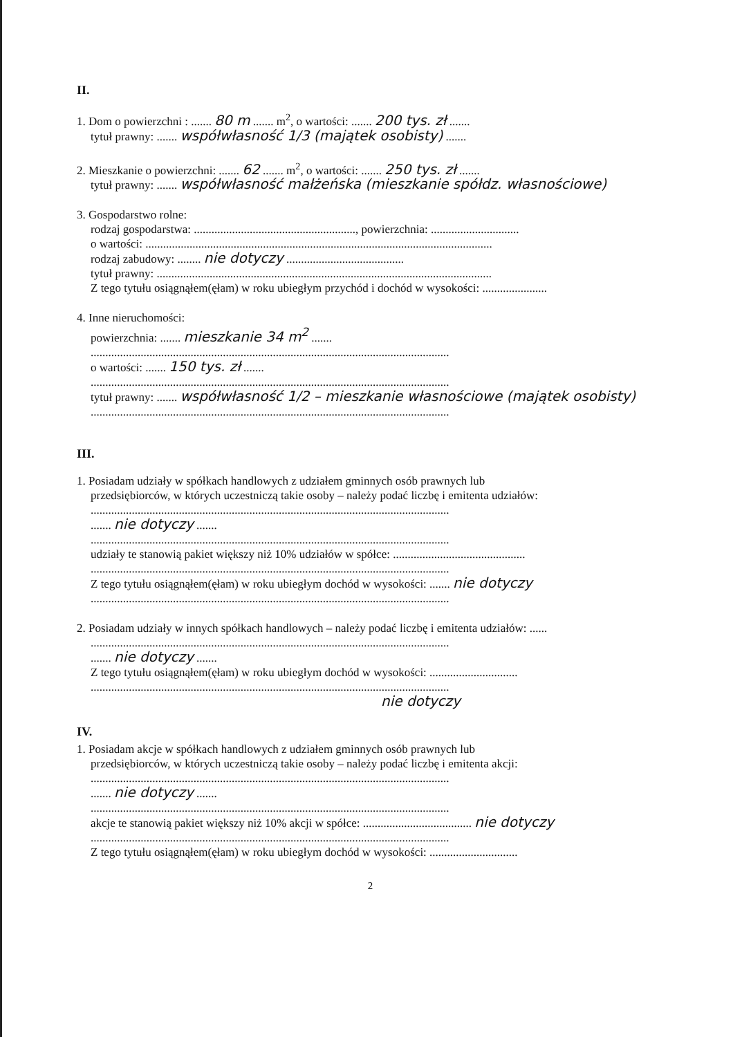II.
1. Dom o powierzchni : ....... 80 m ....... m<sup>2</sup>, o wartości: ....... 200 tys. zł .......
tytuł prawny: ....... współwłasność 1/3 (majątek osobisty) .......
2. Mieszkanie o powierzchni: ....... 62 ....... m<sup>2</sup>, o wartości: ....... 250 tys. zł .......
tytuł prawny: ....... współwłasność małżeńska (mieszkanie spółdz. własnościowe)
3. Gospodarstwo rolne:
rodzaj gospodarstwa: ......................................................., powierzchnia: ..............................
o wartości: ......................................................................................................................
rodzaj zabudowy: ........ nie dotyczy ........................................
tytuł prawny: ..................................................................................................................
Z tego tytułu osiągnąłem(ęłam) w roku ubiegłym przychód i dochód w wysokości: ......................
4. Inne nieruchomości:
powierzchnia: ....... mieszkanie 34 m<sup>2</sup> .......
..........................................................................................................................
o wartości: ....... 150 tys. zł .......
..........................................................................................................................
tytuł prawny: ....... współwłasność 1/2 – mieszkanie własnościowe (majątek osobisty)
..........................................................................................................................
III.
1. Posiadam udziały w spółkach handlowych z udziałem gminnych osób prawnych lub
przedsiębiorców, w których uczestniczą takie osoby – należy podać liczbę i emitenta udziałów:
..........................................................................................................................
....... nie dotyczy .......
..........................................................................................................................
udziały te stanowią pakiet większy niż 10% udziałów w spółce: .............................................
..........................................................................................................................
Z tego tytułu osiągnąłem(ęłam) w roku ubiegłym dochód w wysokości: ....... nie dotyczy
..........................................................................................................................
2. Posiadam udziały w innych spółkach handlowych – należy podać liczbę i emitenta udziałów: ......
..........................................................................................................................
....... nie dotyczy .......
Z tego tytułu osiągnąłem(ęłam) w roku ubiegłym dochód w wysokości: ..............................
..........................................................................................................................
nie dotyczy
IV.
1. Posiadam akcje w spółkach handlowych z udziałem gminnych osób prawnych lub
przedsiębiorców, w których uczestniczą takie osoby – należy podać liczbę i emitenta akcji:
..........................................................................................................................
....... nie dotyczy .......
..........................................................................................................................
akcje te stanowią pakiet większy niż 10% akcji w spółce: ..................................... nie dotyczy
..........................................................................................................................
Z tego tytułu osiągnąłem(ęłam) w roku ubiegłym dochód w wysokości: ..............................
2